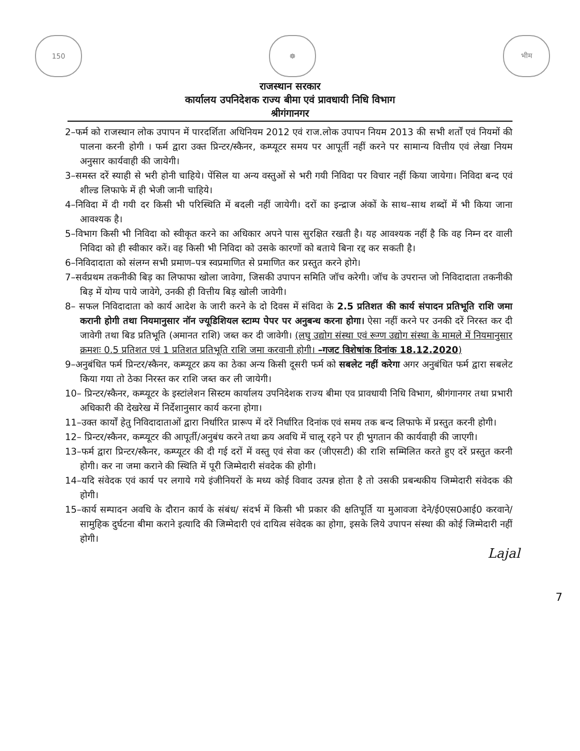150 ☸ भीम
राजस्थान सरकार
कार्यालय उपनिदेशक राज्य बीमा एवं प्रावधायी निधि विभाग
श्रीगंगानगर
2–फर्म को राजस्थान लोक उपापन में पारदर्शिता अधिनियम 2012 एवं राज.लोक उपापन नियम 2013 की सभी शर्तों एवं नियमों की पालना करनी होगी । फर्म द्वारा उक्त प्रिन्टर/स्कैनर, कम्प्यूटर समय पर आपूर्ती नहीं करने पर सामान्य वित्तीय एवं लेखा नियम अनुसार कार्यवाही की जायेगी।
3–समस्त दरें स्याही से भरी होनी चाहिये। पेंसिल या अन्य वस्तुओं से भरी गयी निविदा पर विचार नहीं किया जायेगा। निविदा बन्द एवं शील्ड लिफाफे में ही भेजी जानी चाहिये।
4–निविदा में दी गयी दर किसी भी परिस्थिति में बदली नहीं जायेगी। दरों का इन्द्राज अंकों के साथ–साथ शब्दों में भी किया जाना आवश्यक है।
5–विभाग किसी भी निविदा को स्वीकृत करने का अधिकार अपने पास सुरक्षित रखती है। यह आवश्यक नहीं है कि वह निम्न दर वाली निविदा को ही स्वीकार करें। वह किसी भी निविदा को उसके कारणों को बताये बिना रद्द कर सकती है।
6–निविदादाता को संलग्न सभी प्रमाण–पत्र स्वप्रमाणित से प्रमाणित कर प्रस्तुत करने होगे।
7–सर्वप्रथम तकनीकी बिड़ का लिफाफा खोला जावेगा, जिसकी उपापन समिति जॉच करेगी। जॉच के उपरान्त जो निविदादाता तकनीकी बिड़ में योग्य पाये जावेगे, उनकी ही वित्तीय बिड़ खोली जावेगी।
8– सफल निविदादाता को कार्य आदेश के जारी करने के दो दिवस में संविदा के 2.5 प्रतिशत की कार्य संपादन प्रतिभूति राशि जमा करानी होगी तथा नियमानुसार नॉन ज्यूडिशियल स्टाम्प पेपर पर अनुबन्ध करना होगा। ऐसा नहीं करने पर उनकी दरें निरस्त कर दी जावेगी तथा बिड प्रतिभूति (अमानत राशि) जब्त कर दी जावेगी। (लघु उद्योग संस्था एवं रूग्ण उद्योग संस्था के मामले में नियमानुसार क्रमशः 0.5 प्रतिशत एवं 1 प्रतिशत प्रतिभूति राशि जमा करवानी होगी। –गजट विशेषांक दिनांक 18.12.2020)
9–अनुबंधित फर्म प्रिन्टर/स्कैनर, कम्प्यूटर क्रय का ठेका अन्य किसी दूसरी फर्म को सबलेट नहीं करेगा अगर अनुबंधित फर्म द्वारा सबलेट किया गया तो ठेका निरस्त कर राशि जब्त कर ली जायेगी।
10– प्रिन्टर/स्कैनर, कम्प्यूटर के इस्टांलेशन सिस्टम कार्यालय उपनिदेशक राज्य बीमा एव प्रावधायी निधि विभाग, श्रीगंगानगर तथा प्रभारी अधिकारी की देखरेख में निर्देशानुसार कार्य करना होगा।
11–उक्त कार्यों हेतु निविदादाताओं द्वारा निर्धारित प्रारूप में दरें निर्धारित दिनांक एवं समय तक बन्द लिफाफे में प्रस्तुत करनी होगी।
12– प्रिन्टर/स्कैनर, कम्प्यूटर की आपूर्ती/अनुबंध करने तथा क्रय अवधि में चालू रहने पर ही भुगतान की कार्यवाही की जाएगी।
13–फर्म द्वारा प्रिन्टर/स्कैनर, कम्प्यूटर की दी गई दरों में वस्तु एवं सेवा कर (जीएसटी) की राशि सम्मिलित करते हुए दरें प्रस्तुत करनी होगी। कर ना जमा कराने की स्थिति में पूरी जिम्मेदारी संवदेक की होगी।
14–यदि संवेदक एवं कार्य पर लगाये गये इंजीनियरों के मध्य कोई विवाद उत्पन्न होता है तो उसकी प्रबन्धकीय जिम्मेदारी संवेदक की होगी।
15–कार्य सम्पादन अवधि के दौरान कार्य के संबंध/ संदर्भ में किसी भी प्रकार की क्षतिपूर्ति या मुआवजा देने/ई0एस0आई0 करवाने/सामुहिक दुर्घटना बीमा कराने इत्यादि की जिम्मेदारी एवं दायित्व संवेदक का होगा, इसके लिये उपापन संस्था की कोई जिम्मेदारी नहीं होगी।
Lajal
7